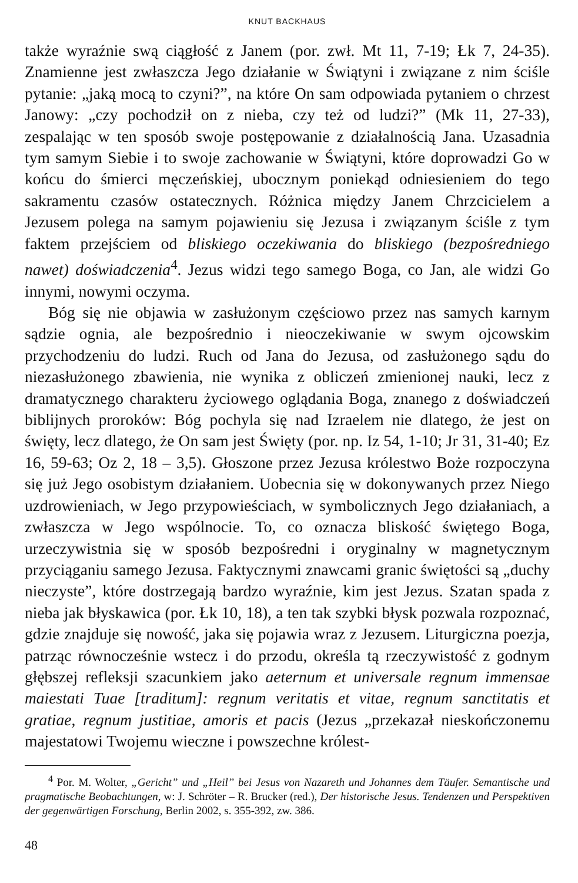KNUT BACKHAUS
także wyraźnie swą ciągłość z Janem (por. zwł. Mt 11, 7-19; Łk 7, 24-35). Znamienne jest zwłaszcza Jego działanie w Świątyni i związane z nim ściśle pytanie: „jaką mocą to czyni?”, na które On sam odpowiada pytaniem o chrzest Janowy: „czy pochodził on z nieba, czy też od ludzi?” (Mk 11, 27-33), zespalając w ten sposób swoje postępowanie z działalnością Jana. Uzasadnia tym samym Siebie i to swoje zachowanie w Świątyni, które doprowadzi Go w końcu do śmierci męczeńskiej, ubocznym poniekąd odniesieniem do tego sakramentu czasów ostatecznych. Różnica między Janem Chrzcicielem a Jezusem polega na samym pojawieniu się Jezusa i związanym ściśle z tym faktem przejściem od bliskiego oczekiwania do bliskiego (bezpośredniego nawet) doświadczenia<sup>4</sup>. Jezus widzi tego samego Boga, co Jan, ale widzi Go innymi, nowymi oczyma.
Bóg się nie objawia w zasłużonym częściowo przez nas samych karnym sądzie ognia, ale bezpośrednio i nieoczekiwanie w swym ojcowskim przychodzeniu do ludzi. Ruch od Jana do Jezusa, od zasłużonego sądu do niezasłużonego zbawienia, nie wynika z obliczeń zmienionej nauki, lecz z dramatycznego charakteru życiowego oglądania Boga, znanego z doświadczeń biblijnych proroków: Bóg pochyla się nad Izraelem nie dlatego, że jest on święty, lecz dlatego, że On sam jest Święty (por. np. Iz 54, 1-10; Jr 31, 31-40; Ez 16, 59-63; Oz 2, 18 – 3,5). Głoszone przez Jezusa królestwo Boże rozpoczyna się już Jego osobistym działaniem. Uobecnia się w dokonywanych przez Niego uzdrowieniach, w Jego przypowieściach, w symbolicznych Jego działaniach, a zwłaszcza w Jego wspólnocie. To, co oznacza bliskość świętego Boga, urzeczywistnia się w sposób bezpośredni i oryginalny w magnetycznym przyciąganiu samego Jezusa. Faktycznymi znawcami granic świętości są „duchy nieczyste”, które dostrzegają bardzo wyraźnie, kim jest Jezus. Szatan spada z nieba jak błyskawica (por. Łk 10, 18), a ten tak szybki błysk pozwala rozpoznać, gdzie znajduje się nowość, jaka się pojawia wraz z Jezusem. Liturgiczna poezja, patrząc równocześnie wstecz i do przodu, określa tą rzeczywistość z godnym głębszej refleksji szacunkiem jako aeternum et universale regnum immensae maiestati Tuae [traditum]: regnum veritatis et vitae, regnum sanctitatis et gratiae, regnum justitiae, amoris et pacis (Jezus „przekazał nieskończonemu majestatowi Twojemu wieczne i powszechne królest-
<sup>4</sup> Por. M. Wolter, „Gericht” und „Heil” bei Jesus von Nazareth und Johannes dem Täufer. Semantische und pragmatische Beobachtungen, w: J. Schröter – R. Brucker (red.), Der historische Jesus. Tendenzen und Perspektiven der gegenwärtigen Forschung, Berlin 2002, s. 355-392, zw. 386.
48